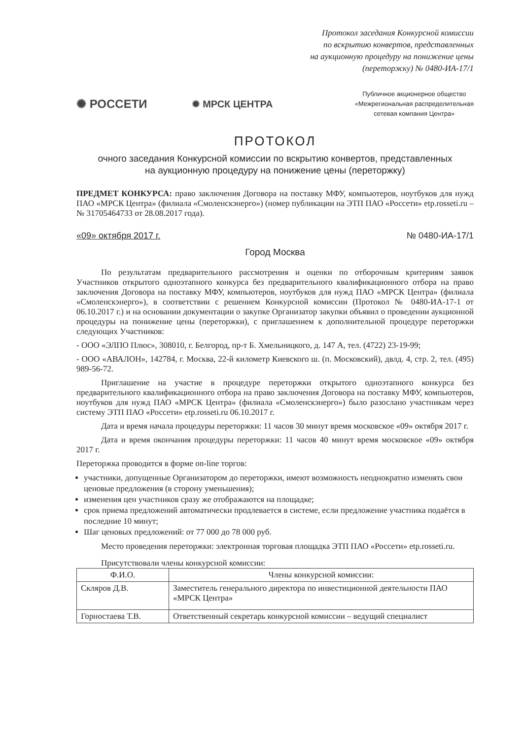Протокол заседания Конкурсной комиссии
по вскрытию конвертов, представленных
на аукционную процедуру на понижение цены
(переторжку) № 0480-ИА-17/1
✺ РОССЕТИ ✹ МРСК ЦЕНТРА
Публичное акционерное общество
«Межрегиональная распределительная
сетевая компания Центра»
ПРОТОКОЛ
очного заседания Конкурсной комиссии по вскрытию конвертов, представленных
на аукционную процедуру на понижение цены (переторжку)
ПРЕДМЕТ КОНКУРСА: право заключения Договора на поставку МФУ, компьютеров, ноутбуков для нужд ПАО «МРСК Центра» (филиала «Смоленскэнерго») (номер публикации на ЭТП ПАО «Россети» etp.rosseti.ru – № 31705464733 от 28.08.2017 года).
«09» октября 2017 г. № 0480-ИА-17/1
Город Москва
По результатам предварительного рассмотрения и оценки по отборочным критериям заявок Участников открытого одноэтапного конкурса без предварительного квалификационного отбора на право заключения Договора на поставку МФУ, компьютеров, ноутбуков для нужд ПАО «МРСК Центра» (филиала «Смоленскэнерго»), в соответствии с решением Конкурсной комиссии (Протокол № 0480-ИА-17-1 от 06.10.2017 г.) и на основании документации о закупке Организатор закупки объявил о проведении аукционной процедуры на понижение цены (переторжки), с приглашением к дополнительной процедуре переторжки следующих Участников:
- ООО «ЭЛПО Плюс», 308010, г. Белгород, пр-т Б. Хмельницкого, д. 147 А, тел. (4722) 23-19-99;
- ООО «АВАЛОН», 142784, г. Москва, 22-й километр Киевского ш. (п. Московский), двлд. 4, стр. 2, тел. (495) 989-56-72.
Приглашение на участие в процедуре переторжки открытого одноэтапного конкурса без предварительного квалификационного отбора на право заключения Договора на поставку МФУ, компьютеров, ноутбуков для нужд ПАО «МРСК Центра» (филиала «Смоленскэнерго») было разослано участникам через систему ЭТП ПАО «Россети» etp.rosseti.ru 06.10.2017 г.
Дата и время начала процедуры переторжки: 11 часов 30 минут время московское «09» октября 2017 г.
Дата и время окончания процедуры переторжки: 11 часов 40 минут время московское «09» октября 2017 г.
Переторжка проводится в форме on-line торгов:
участники, допущенные Организатором до переторжки, имеют возможность неоднократно изменять свои ценовые предложения (в сторону уменьшения);
изменения цен участников сразу же отображаются на площадке;
срок приема предложений автоматически продлевается в системе, если предложение участника подаётся в последние 10 минут;
Шаг ценовых предложений: от 77 000 до 78 000 руб.
Место проведения переторжки: электронная торговая площадка ЭТП ПАО «Россети» etp.rosseti.ru.
Присутствовали члены конкурсной комиссии:
| Ф.И.О. | Члены конкурсной комиссии: |
| --- | --- |
| Скляров Д.В. | Заместитель генерального директора по инвестиционной деятельности ПАО «МРСК Центра» |
| Горностаева Т.В. | Ответственный секретарь конкурсной комиссии – ведущий специалист |